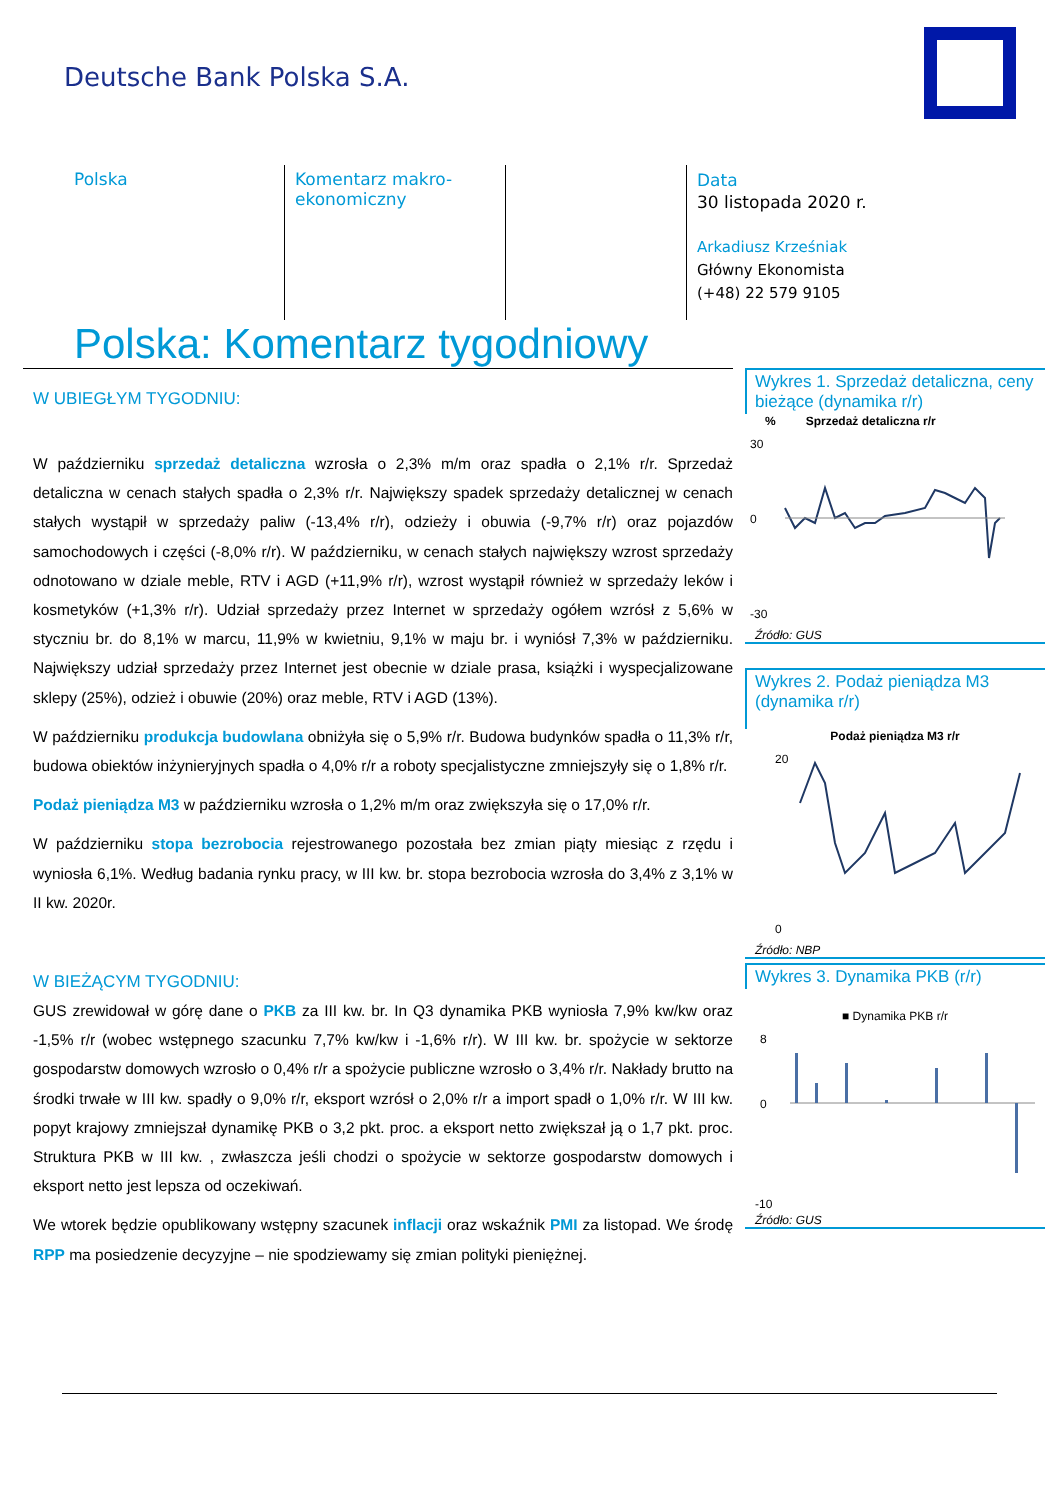Deutsche Bank Polska S.A.
Polska Komentarz makro-
ekonomiczny
Data
30 listopada 2020 r.
Arkadiusz Krześniak
Główny Ekonomista
(+48) 22 579 9105
Polska: Komentarz tygodniowy
W UBIEGŁYM TYGODNIU:
W październiku sprzedaż detaliczna wzrosła o 2,3% m/m oraz spadła o 2,1% r/r. Sprzedaż detaliczna w cenach stałych spadła o 2,3% r/r. Największy spadek sprzedaży detalicznej w cenach stałych wystąpił w sprzedaży paliw (-13,4% r/r), odzieży i obuwia (-9,7% r/r) oraz pojazdów samochodowych i części (-8,0% r/r). W październiku, w cenach stałych największy wzrost sprzedaży odnotowano w dziale meble, RTV i AGD (+11,9% r/r), wzrost wystąpił również w sprzedaży leków i kosmetyków (+1,3% r/r). Udział sprzedaży przez Internet w sprzedaży ogółem wzrósł z 5,6% w styczniu br. do 8,1% w marcu, 11,9% w kwietniu, 9,1% w maju br. i wyniósł 7,3% w październiku. Największy udział sprzedaży przez Internet jest obecnie w dziale prasa, książki i wyspecjalizowane sklepy (25%), odzież i obuwie (20%) oraz meble, RTV i AGD (13%).
W październiku produkcja budowlana obniżyła się o 5,9% r/r. Budowa budynków spadła o 11,3% r/r, budowa obiektów inżynieryjnych spadła o 4,0% r/r a roboty specjalistyczne zmniejszyły się o 1,8% r/r.
Podaż pieniądza M3 w październiku wzrosła o 1,2% m/m oraz zwiększyła się o 17,0% r/r.
W październiku stopa bezrobocia rejestrowanego pozostała bez zmian piąty miesiąc z rzędu i wyniosła 6,1%. Według badania rynku pracy, w III kw. br. stopa bezrobocia wzrosła do 3,4% z 3,1% w II kw. 2020r.
W BIEŻĄCYM TYGODNIU:
GUS zrewidował w górę dane o PKB za III kw. br. In Q3 dynamika PKB wyniosła 7,9% kw/kw oraz -1,5% r/r (wobec wstępnego szacunku 7,7% kw/kw i -1,6% r/r). W III kw. br. spożycie w sektorze gospodarstw domowych wzrosło o 0,4% r/r a spożycie publiczne wzrosło o 3,4% r/r. Nakłady brutto na środki trwałe w III kw. spadły o 9,0% r/r, eksport wzrósł o 2,0% r/r a import spadł o 1,0% r/r. W III kw. popyt krajowy zmniejszał dynamikę PKB o 3,2 pkt. proc. a eksport netto zwiększał ją o 1,7 pkt. proc. Struktura PKB w III kw. , zwłaszcza jeśli chodzi o spożycie w sektorze gospodarstw domowych i eksport netto jest lepsza od oczekiwań.
We wtorek będzie opublikowany wstępny szacunek inflacji oraz wskaźnik PMI za listopad. We środę RPP ma posiedzenie decyzyjne – nie spodziewamy się zmian polityki pieniężnej.
Wykres 1. Sprzedaż detaliczna, ceny bieżące (dynamika r/r)
% Sprzedaż detaliczna r/r
30
0
-30
Źródło: GUS
Wykres 2. Podaż pieniądza M3 (dynamika r/r)
Podaż pieniądza M3 r/r
20
0
Źródło: NBP
Wykres 3. Dynamika PKB (r/r)
■ Dynamika PKB r/r
8
0
-10
Źródło: GUS